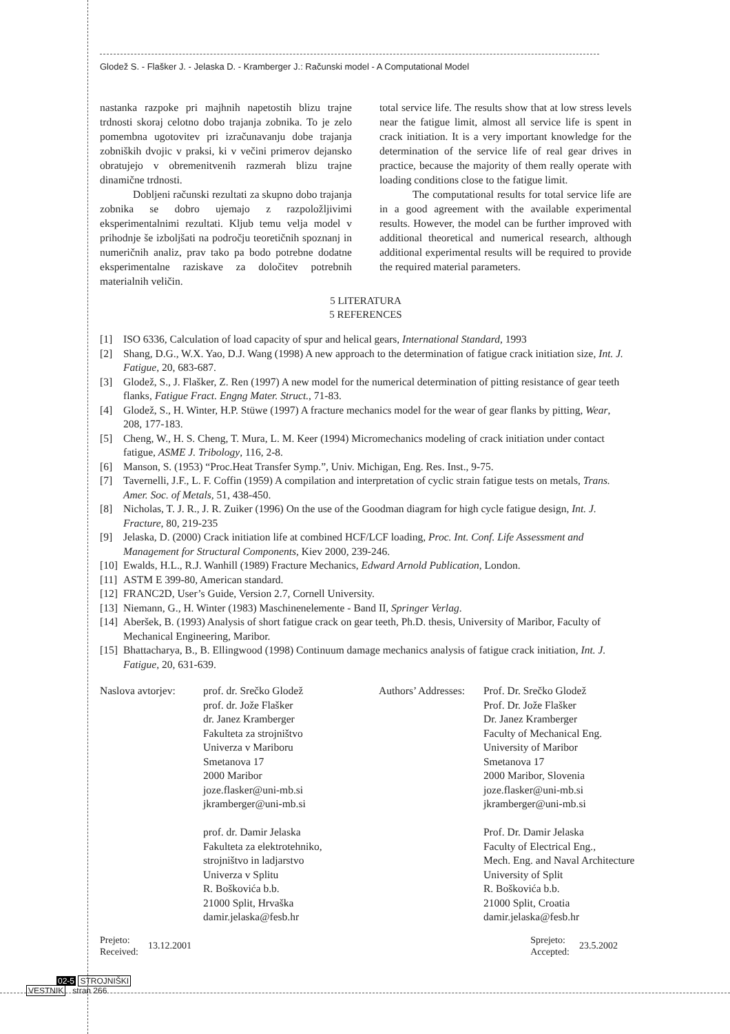Glodež S. - Flašker J. - Jelaska D. - Kramberger J.: Računski model - A Computational Model
nastanka razpoke pri majhnih napetostih blizu trajne trdnosti skoraj celotno dobo trajanja zobnika. To je zelo pomembna ugotovitev pri izračunavanju dobe trajanja zobniških dvojic v praksi, ki v večini primerov dejansko obratujejo v obremenitvenih razmerah blizu trajne dinamične trdnosti.
Dobljeni računski rezultati za skupno dobo trajanja zobnika se dobro ujemajo z razpoložljivimi eksperimentalnimi rezultati. Kljub temu velja model v prihodnje še izboljšati na področju teoretičnih spoznanj in numeričnih analiz, prav tako pa bodo potrebne dodatne eksperimentalne raziskave za določitev potrebnih materialnih veličin.
total service life. The results show that at low stress levels near the fatigue limit, almost all service life is spent in crack initiation. It is a very important knowledge for the determination of the service life of real gear drives in practice, because the majority of them really operate with loading conditions close to the fatigue limit.
The computational results for total service life are in a good agreement with the available experimental results. However, the model can be further improved with additional theoretical and numerical research, although additional experimental results will be required to provide the required material parameters.
5 LITERATURA
5 REFERENCES
[1] ISO 6336, Calculation of load capacity of spur and helical gears, International Standard, 1993
[2] Shang, D.G., W.X. Yao, D.J. Wang (1998) A new approach to the determination of fatigue crack initiation size, Int. J. Fatigue, 20, 683-687.
[3] Glodež, S., J. Flašker, Z. Ren (1997) A new model for the numerical determination of pitting resistance of gear teeth flanks, Fatigue Fract. Engng Mater. Struct., 71-83.
[4] Glodež, S., H. Winter, H.P. Stüwe (1997) A fracture mechanics model for the wear of gear flanks by pitting, Wear, 208, 177-183.
[5] Cheng, W., H. S. Cheng, T. Mura, L. M. Keer (1994) Micromechanics modeling of crack initiation under contact fatigue, ASME J. Tribology, 116, 2-8.
[6] Manson, S. (1953) “Proc.Heat Transfer Symp.”, Univ. Michigan, Eng. Res. Inst., 9-75.
[7] Tavernelli, J.F., L. F. Coffin (1959) A compilation and interpretation of cyclic strain fatigue tests on metals, Trans. Amer. Soc. of Metals, 51, 438-450.
[8] Nicholas, T. J. R., J. R. Zuiker (1996) On the use of the Goodman diagram for high cycle fatigue design, Int. J. Fracture, 80, 219-235
[9] Jelaska, D. (2000) Crack initiation life at combined HCF/LCF loading, Proc. Int. Conf. Life Assessment and Management for Structural Components, Kiev 2000, 239-246.
[10] Ewalds, H.L., R.J. Wanhill (1989) Fracture Mechanics, Edward Arnold Publication, London.
[11] ASTM E 399-80, American standard.
[12] FRANC2D, User’s Guide, Version 2.7, Cornell University.
[13] Niemann, G., H. Winter (1983) Maschinenelemente - Band II, Springer Verlag.
[14] Aberšek, B. (1993) Analysis of short fatigue crack on gear teeth, Ph.D. thesis, University of Maribor, Faculty of Mechanical Engineering, Maribor.
[15] Bhattacharya, B., B. Ellingwood (1998) Continuum damage mechanics analysis of fatigue crack initiation, Int. J. Fatigue, 20, 631-639.
Naslova avtorjev:
prof. dr. Srečko Glodež
prof. dr. Jože Flašker
dr. Janez Kramberger
Fakulteta za strojništvo
Univerza v Mariboru
Smetanova 17
2000 Maribor
joze.flasker@uni-mb.si
jkramberger@uni-mb.si
prof. dr. Damir Jelaska
Fakulteta za elektrotehniko,
strojništvo in ladjarstvo
Univerza v Splitu
R. Boškovića b.b.
21000 Split, Hrvaška
damir.jelaska@fesb.hr
Authors’ Addresses:
Prof. Dr. Srečko Glodež
Prof. Dr. Jože Flašker
Dr. Janez Kramberger
Faculty of Mechanical Eng.
University of Maribor
Smetanova 17
2000 Maribor, Slovenia
joze.flasker@uni-mb.si
jkramberger@uni-mb.si
Prof. Dr. Damir Jelaska
Faculty of Electrical Eng.,
Mech. Eng. and Naval Architecture
University of Split
R. Boškovića b.b.
21000 Split, Croatia
damir.jelaska@fesb.hr
Prejeto:
Received: 13.12.2001
Sprejeto:
Accepted: 23.5.2002
02-5 STROJNIŠKI
VESTNIK stran 266